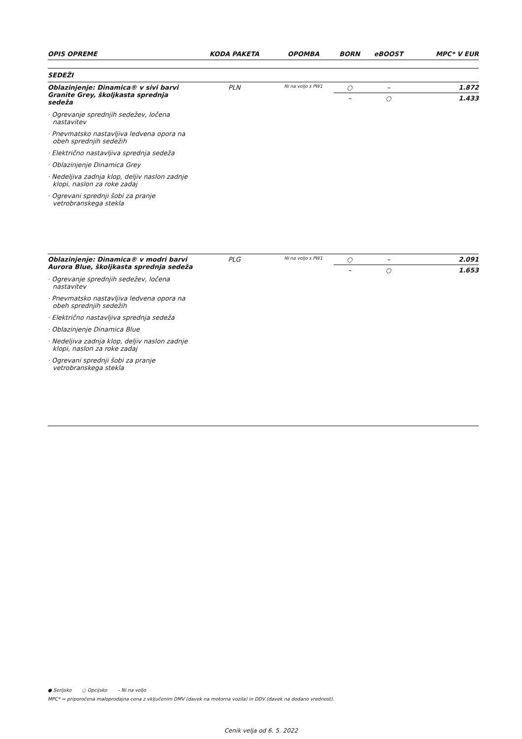| OPIS OPREME | KODA PAKETA | OPOMBA | BORN | eBOOST | MPC* V EUR |
| --- | --- | --- | --- | --- | --- |
| SEDEŽI | | | | | |
| Oblazinjenje: Dinamica® v sivi barvi Granite Grey, školjkasta sprednja sedeža · Ogrevanje sprednjih sedežev, ločena nastavitev · Pnevmatsko nastavljiva ledvena opora na obeh sprednjih sedežih · Električno nastavljiva sprednja sedeža · Oblazinjenje Dinamica Grey · Nedeljiva zadnja klop, deljiv naslon zadnje klopi, naslon za roke zadaj · Ogrevani sprednji šobi za pranje vetrobranskega stekla | PLN | Ni na voljo s PW1 | ○ | – | 1.872 |
| | | | – | ○ | 1.433 |
| Oblazinjenje: Dinamica® v modri barvi Aurora Blue, školjkasta sprednja sedeža · Ogrevanje sprednjih sedežev, ločena nastavitev · Pnevmatsko nastavljiva ledvena opora na obeh sprednjih sedežih · Električno nastavljiva sprednja sedeža · Oblazinjenje Dinamica Blue · Nedeljiva zadnja klop, deljiv naslon zadnje klopi, naslon za roke zadaj · Ogrevani sprednji šobi za pranje vetrobranskega stekla | PLG | Ni na voljo s PW1 | ○ | – | 2.091 |
| | | | – | ○ | 1.653 |
● Serijsko ○ Opcijsko – Ni na voljo
MPC* = priporočena maloprodajna cena z vključenim DMV (davek na motorna vozila) in DDV (davek na dodano vrednost).
Cenik velja od 6. 5. 2022